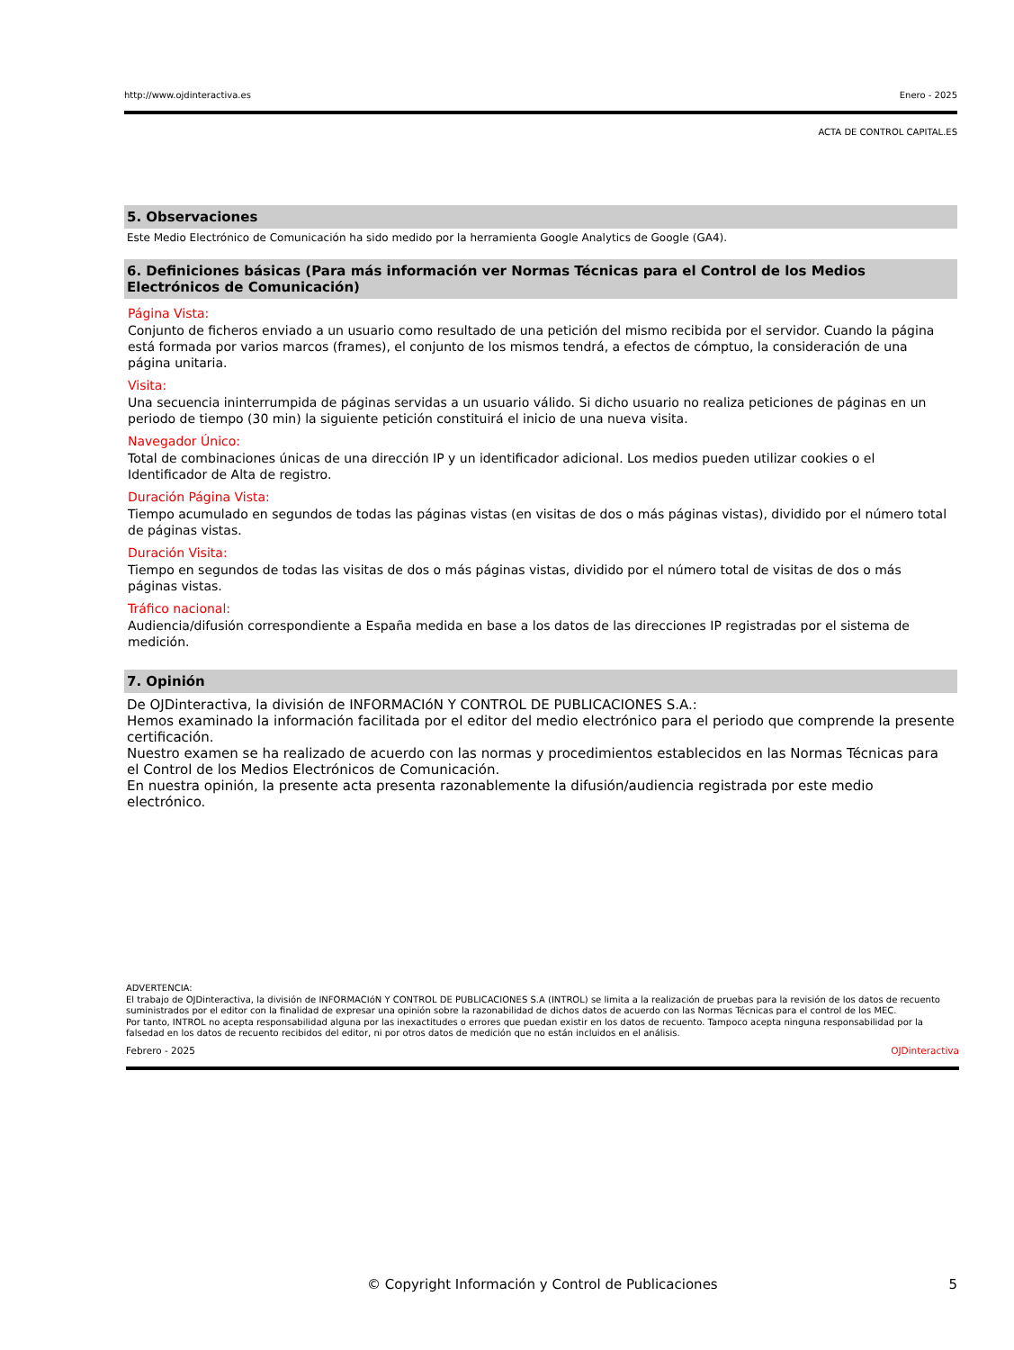http://www.ojdinteractiva.es Enero - 2025
ACTA DE CONTROL CAPITAL.ES
5. Observaciones
Este Medio Electrónico de Comunicación ha sido medido por la herramienta Google Analytics de Google (GA4).
6. Definiciones básicas (Para más información ver Normas Técnicas para el Control de los Medios Electrónicos de Comunicación)
Página Vista:
Conjunto de ficheros enviado a un usuario como resultado de una petición del mismo recibida por el servidor. Cuando la página está formada por varios marcos (frames), el conjunto de los mismos tendrá, a efectos de cómptuo, la consideración de una página unitaria.
Visita:
Una secuencia ininterrumpida de páginas servidas a un usuario válido. Si dicho usuario no realiza peticiones de páginas en un periodo de tiempo (30 min) la siguiente petición constituirá el inicio de una nueva visita.
Navegador Único:
Total de combinaciones únicas de una dirección IP y un identificador adicional. Los medios pueden utilizar cookies o el Identificador de Alta de registro.
Duración Página Vista:
Tiempo acumulado en segundos de todas las páginas vistas (en visitas de dos o más páginas vistas), dividido por el número total de páginas vistas.
Duración Visita:
Tiempo en segundos de todas las visitas de dos o más páginas vistas, dividido por el número total de visitas de dos o más páginas vistas.
Tráfico nacional:
Audiencia/difusión correspondiente a España medida en base a los datos de las direcciones IP registradas por el sistema de medición.
7. Opinión
De OJDinteractiva, la división de INFORMACIóN Y CONTROL DE PUBLICACIONES S.A.:
Hemos examinado la información facilitada por el editor del medio electrónico para el periodo que comprende la presente certificación.
Nuestro examen se ha realizado de acuerdo con las normas y procedimientos establecidos en las Normas Técnicas para el Control de los Medios Electrónicos de Comunicación.
En nuestra opinión, la presente acta presenta razonablemente la difusión/audiencia registrada por este medio electrónico.
ADVERTENCIA:
El trabajo de OJDinteractiva, la división de INFORMACIóN Y CONTROL DE PUBLICACIONES S.A (INTROL) se limita a la realización de pruebas para la revisión de los datos de recuento suministrados por el editor con la finalidad de expresar una opinión sobre la razonabilidad de dichos datos de acuerdo con las Normas Técnicas para el control de los MEC.
Por tanto, INTROL no acepta responsabilidad alguna por las inexactitudes o errores que puedan existir en los datos de recuento. Tampoco acepta ninguna responsabilidad por la falsedad en los datos de recuento recibidos del editor, ni por otros datos de medición que no están incluidos en el análisis.
Febrero - 2025 OJDinteractiva
© Copyright Información y Control de Publicaciones 5